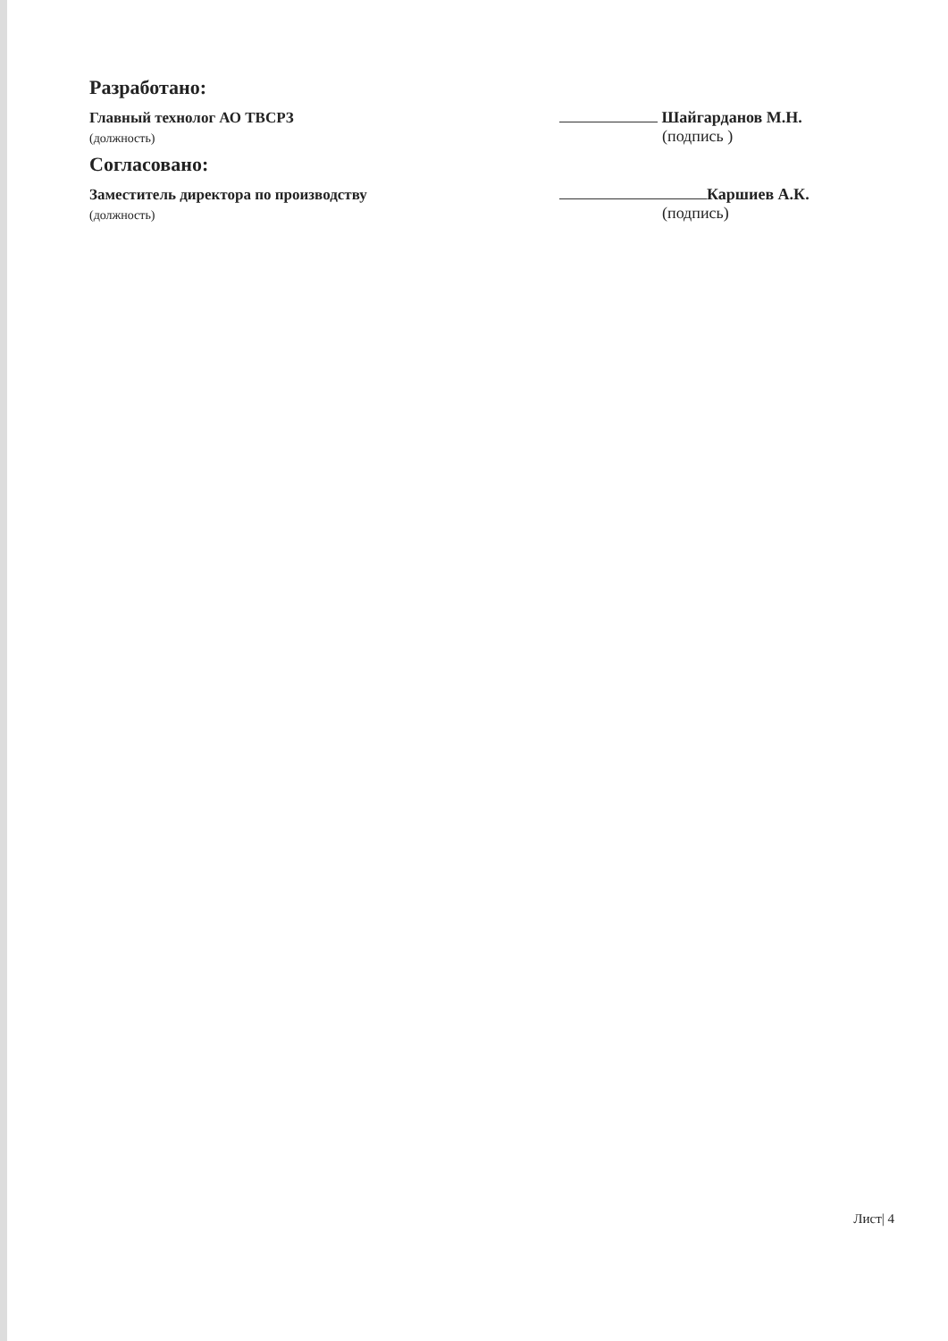Разработано:
Главный технолог АО ТВСРЗ
Шайгарданов М.Н.
(должность)
(подпись )
Согласовано:
Заместитель директора по производству
Каршиев А.К.
(должность)
(подпись)
Лист| 4